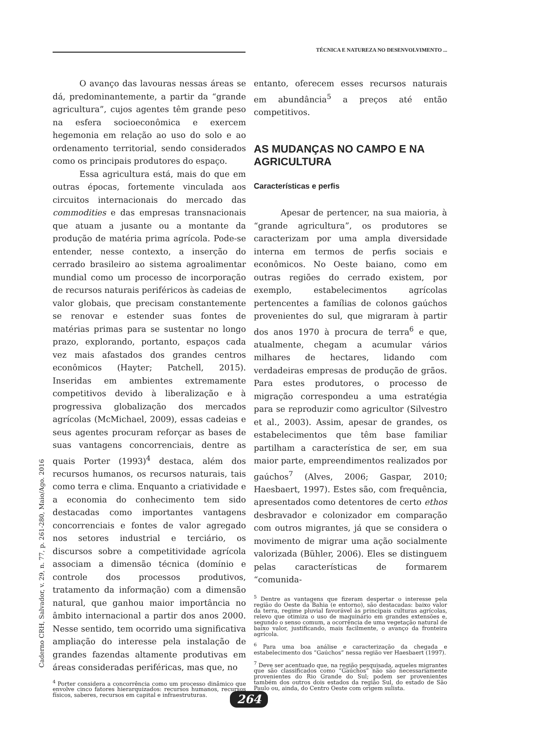TÉCNICA E NATUREZA NO DESENVOLVIMENTO ...
O avanço das lavouras nessas áreas se dá, predominantemente, a partir da “grande agricultura”, cujos agentes têm grande peso na esfera socioeconômica e exercem hegemonia em relação ao uso do solo e ao ordenamento territorial, sendo considerados como os principais produtores do espaço.
Essa agricultura está, mais do que em outras épocas, fortemente vinculada aos circuitos internacionais do mercado das commodities e das empresas transnacionais que atuam a jusante ou a montante da produção de matéria prima agrícola. Pode-se entender, nesse contexto, a inserção do cerrado brasileiro ao sistema agroalimentar mundial como um processo de incorporação de recursos naturais periféricos às cadeias de valor globais, que precisam constantemente se renovar e estender suas fontes de matérias primas para se sustentar no longo prazo, explorando, portanto, espaços cada vez mais afastados dos grandes centros econômicos (Hayter; Patchell, 2015). Inseridas em ambientes extremamente competitivos devido à liberalização e à progressiva globalização dos mercados agrícolas (McMichael, 2009), essas cadeias e seus agentes procuram reforçar as bases de suas vantagens concorrenciais, dentre as quais Porter (1993)<sup>4</sup> destaca, além dos recursos humanos, os recursos naturais, tais como terra e clima. Enquanto a criatividade e a economia do conhecimento tem sido destacadas como importantes vantagens concorrenciais e fontes de valor agregado nos setores industrial e terciário, os discursos sobre a competitividade agrícola associam a dimensão técnica (domínio e controle dos processos produtivos, tratamento da informação) com a dimensão natural, que ganhou maior importância no âmbito internacional a partir dos anos 2000. Nesse sentido, tem ocorrido uma significativa ampliação do interesse pela instalação de grandes fazendas altamente produtivas em áreas consideradas periféricas, mas que, no
<sup>4</sup> Porter considera a concorrência como um processo dinâmico que envolve cinco fatores hierarquizados: recursos humanos, recursos físicos, saberes, recursos em capital e infraestruturas.
entanto, oferecem esses recursos naturais em abundância<sup>5</sup> a preços até então competitivos.
AS MUDANÇAS NO CAMPO E NA AGRICULTURA
Características e perfis
Apesar de pertencer, na sua maioria, à “grande agricultura”, os produtores se caracterizam por uma ampla diversidade interna em termos de perfis sociais e econômicos. No Oeste baiano, como em outras regiões do cerrado existem, por exemplo, estabelecimentos agrícolas pertencentes a famílias de colonos gaúchos provenientes do sul, que migraram à partir dos anos 1970 à procura de terra<sup>6</sup> e que, atualmente, chegam a acumular vários milhares de hectares, lidando com verdadeiras empresas de produção de grãos. Para estes produtores, o processo de migração correspondeu a uma estratégia para se reproduzir como agricultor (Silvestro et al., 2003). Assim, apesar de grandes, os estabelecimentos que têm base familiar partilham a característica de ser, em sua maior parte, empreendimentos realizados por gaúchos<sup>7</sup> (Alves, 2006; Gaspar, 2010; Haesbaert, 1997). Estes são, com frequência, apresentados como detentores de certo ethos desbravador e colonizador em comparação com outros migrantes, já que se considera o movimento de migrar uma ação socialmente valorizada (Bühler, 2006). Eles se distinguem pelas características de formarem “comunida-
<sup>5</sup> Dentre as vantagens que fizeram despertar o interesse pela região do Oeste da Bahia (e entorno), são destacadas: baixo valor da terra, regime pluvial favorável às principais culturas agrícolas, relevo que otimiza o uso de maquinário em grandes extensões e, segundo o senso comum, a ocorrência de uma vegetação natural de baixo valor, justificando, mais facilmente, o avanço da fronteira agrícola.
<sup>6</sup> Para uma boa análise e caracterização da chegada e estabelecimento dos “Gaúchos” nessa região ver Haesbaert (1997).
<sup>7</sup> Deve ser acentuado que, na região pesquisada, aqueles migrantes que são classificados como “Gaúchos” não são necessariamente provenientes do Rio Grande do Sul; podem ser provenientes também dos outros dois estados da região Sul, do estado de São Paulo ou, ainda, do Centro Oeste com origem sulista.
Caderno CRH, Salvador, v. 29, n. 77, p. 261-280, Maio/Ago. 2016
264